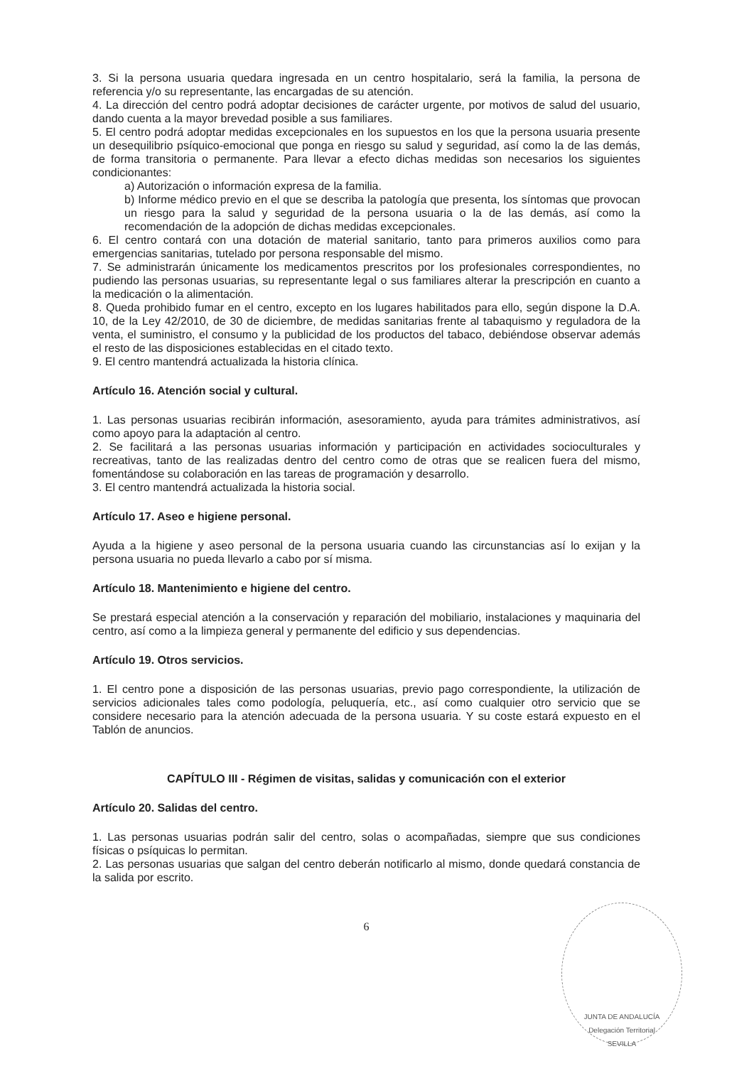3. Si la persona usuaria quedara ingresada en un centro hospitalario, será la familia, la persona de referencia y/o su representante, las encargadas de su atención.
4. La dirección del centro podrá adoptar decisiones de carácter urgente, por motivos de salud del usuario, dando cuenta a la mayor brevedad posible a sus familiares.
5. El centro podrá adoptar medidas excepcionales en los supuestos en los que la persona usuaria presente un desequilibrio psíquico-emocional que ponga en riesgo su salud y seguridad, así como la de las demás, de forma transitoria o permanente. Para llevar a efecto dichas medidas son necesarios los siguientes condicionantes:
a) Autorización o información expresa de la familia.
b) Informe médico previo en el que se describa la patología que presenta, los síntomas que provocan un riesgo para la salud y seguridad de la persona usuaria o la de las demás, así como la recomendación de la adopción de dichas medidas excepcionales.
6. El centro contará con una dotación de material sanitario, tanto para primeros auxilios como para emergencias sanitarias, tutelado por persona responsable del mismo.
7. Se administrarán únicamente los medicamentos prescritos por los profesionales correspondientes, no pudiendo las personas usuarias, su representante legal o sus familiares alterar la prescripción en cuanto a la medicación o la alimentación.
8. Queda prohibido fumar en el centro, excepto en los lugares habilitados para ello, según dispone la D.A. 10, de la Ley 42/2010, de 30 de diciembre, de medidas sanitarias frente al tabaquismo y reguladora de la venta, el suministro, el consumo y la publicidad de los productos del tabaco, debiéndose observar además el resto de las disposiciones establecidas en el citado texto.
9. El centro mantendrá actualizada la historia clínica.
Artículo 16. Atención social y cultural.
1. Las personas usuarias recibirán información, asesoramiento, ayuda para trámites administrativos, así como apoyo para la adaptación al centro.
2. Se facilitará a las personas usuarias información y participación en actividades socioculturales y recreativas, tanto de las realizadas dentro del centro como de otras que se realicen fuera del mismo, fomentándose su colaboración en las tareas de programación y desarrollo.
3. El centro mantendrá actualizada la historia social.
Artículo 17. Aseo e higiene personal.
Ayuda a la higiene y aseo personal de la persona usuaria cuando las circunstancias así lo exijan y la persona usuaria no pueda llevarlo a cabo por sí misma.
Artículo 18. Mantenimiento e higiene del centro.
Se prestará especial atención a la conservación y reparación del mobiliario, instalaciones y maquinaria del centro, así como a la limpieza general y permanente del edificio y sus dependencias.
Artículo 19. Otros servicios.
1. El centro pone a disposición de las personas usuarias, previo pago correspondiente, la utilización de servicios adicionales tales como podología, peluquería, etc., así como cualquier otro servicio que se considere necesario para la atención adecuada de la persona usuaria. Y su coste estará expuesto en el Tablón de anuncios.
CAPÍTULO III - Régimen de visitas, salidas y comunicación con el exterior
Artículo 20. Salidas del centro.
1. Las personas usuarias podrán salir del centro, solas o acompañadas, siempre que sus condiciones físicas o psíquicas lo permitan.
2. Las personas usuarias que salgan del centro deberán notificarlo al mismo, donde quedará constancia de la salida por escrito.
6
JUNTA DE ANDALUCÍA
Delegación Territorial
SEVILLA